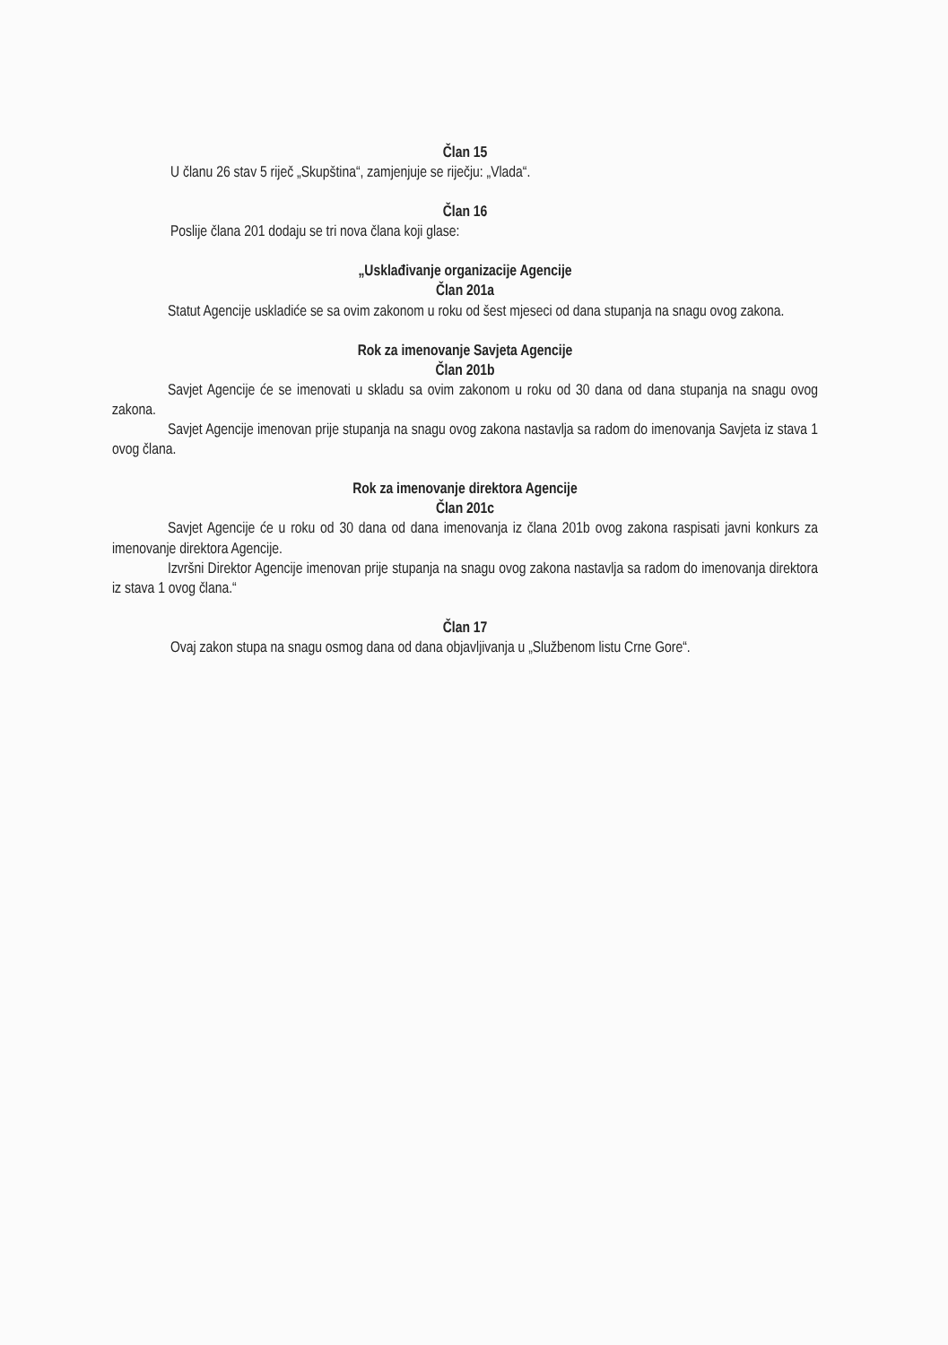Član 15
U članu 26 stav 5 riječ „Skupština“, zamjenjuje se riječju: „Vlada“.
Član 16
Poslije člana 201 dodaju se tri nova člana koji glase:
„Usklađivanje organizacije Agencije
Član 201a
Statut Agencije uskladiće se sa ovim zakonom u roku od šest mjeseci od dana stupanja na snagu ovog zakona.
Rok za imenovanje Savjeta Agencije
Član 201b
Savjet Agencije će se imenovati u skladu sa ovim zakonom u roku od 30 dana od dana stupanja na snagu ovog zakona.
Savjet Agencije imenovan prije stupanja na snagu ovog zakona nastavlja sa radom do imenovanja Savjeta iz stava 1 ovog člana.
Rok za imenovanje direktora Agencije
Član 201c
Savjet Agencije će u roku od 30 dana od dana imenovanja iz člana 201b ovog zakona raspisati javni konkurs za imenovanje direktora Agencije.
Izvršni Direktor Agencije imenovan prije stupanja na snagu ovog zakona nastavlja sa radom do imenovanja direktora iz stava 1 ovog člana.“
Član 17
Ovaj zakon stupa na snagu osmog dana od dana objavljivanja u „Službenom listu Crne Gore“.